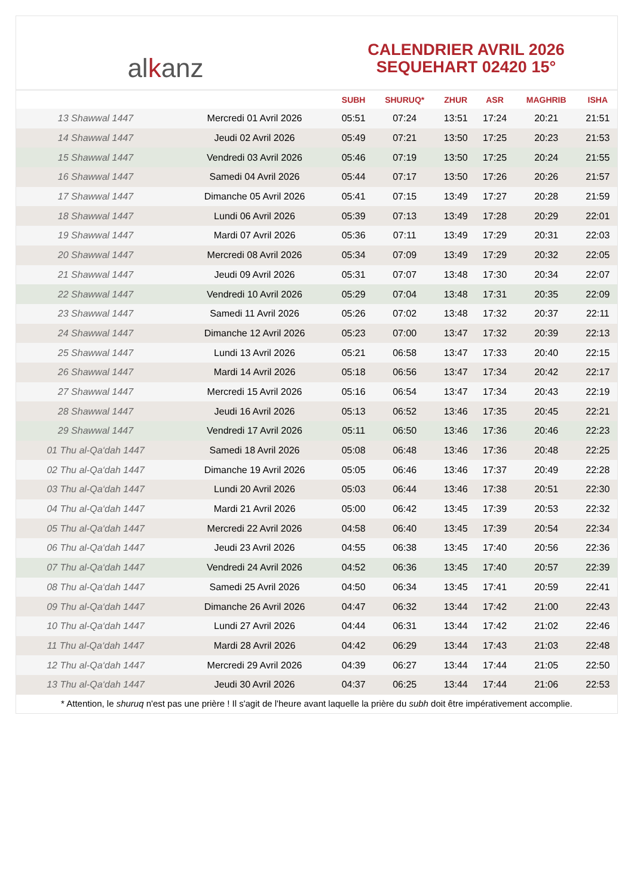al k anz
CALENDRIER AVRIL 2026
SEQUEHART 02420 15°
| | | SUBH | SHURUQ* | ZHUR | ASR | MAGHRIB | ISHA |
| --- | --- | --- | --- | --- | --- | --- | --- |
| 13 Shawwal 1447 | Mercredi 01 Avril 2026 | 05:51 | 07:24 | 13:51 | 17:24 | 20:21 | 21:51 |
| 14 Shawwal 1447 | Jeudi 02 Avril 2026 | 05:49 | 07:21 | 13:50 | 17:25 | 20:23 | 21:53 |
| 15 Shawwal 1447 | Vendredi 03 Avril 2026 | 05:46 | 07:19 | 13:50 | 17:25 | 20:24 | 21:55 |
| 16 Shawwal 1447 | Samedi 04 Avril 2026 | 05:44 | 07:17 | 13:50 | 17:26 | 20:26 | 21:57 |
| 17 Shawwal 1447 | Dimanche 05 Avril 2026 | 05:41 | 07:15 | 13:49 | 17:27 | 20:28 | 21:59 |
| 18 Shawwal 1447 | Lundi 06 Avril 2026 | 05:39 | 07:13 | 13:49 | 17:28 | 20:29 | 22:01 |
| 19 Shawwal 1447 | Mardi 07 Avril 2026 | 05:36 | 07:11 | 13:49 | 17:29 | 20:31 | 22:03 |
| 20 Shawwal 1447 | Mercredi 08 Avril 2026 | 05:34 | 07:09 | 13:49 | 17:29 | 20:32 | 22:05 |
| 21 Shawwal 1447 | Jeudi 09 Avril 2026 | 05:31 | 07:07 | 13:48 | 17:30 | 20:34 | 22:07 |
| 22 Shawwal 1447 | Vendredi 10 Avril 2026 | 05:29 | 07:04 | 13:48 | 17:31 | 20:35 | 22:09 |
| 23 Shawwal 1447 | Samedi 11 Avril 2026 | 05:26 | 07:02 | 13:48 | 17:32 | 20:37 | 22:11 |
| 24 Shawwal 1447 | Dimanche 12 Avril 2026 | 05:23 | 07:00 | 13:47 | 17:32 | 20:39 | 22:13 |
| 25 Shawwal 1447 | Lundi 13 Avril 2026 | 05:21 | 06:58 | 13:47 | 17:33 | 20:40 | 22:15 |
| 26 Shawwal 1447 | Mardi 14 Avril 2026 | 05:18 | 06:56 | 13:47 | 17:34 | 20:42 | 22:17 |
| 27 Shawwal 1447 | Mercredi 15 Avril 2026 | 05:16 | 06:54 | 13:47 | 17:34 | 20:43 | 22:19 |
| 28 Shawwal 1447 | Jeudi 16 Avril 2026 | 05:13 | 06:52 | 13:46 | 17:35 | 20:45 | 22:21 |
| 29 Shawwal 1447 | Vendredi 17 Avril 2026 | 05:11 | 06:50 | 13:46 | 17:36 | 20:46 | 22:23 |
| 01 Thu al-Qa‘dah 1447 | Samedi 18 Avril 2026 | 05:08 | 06:48 | 13:46 | 17:36 | 20:48 | 22:25 |
| 02 Thu al-Qa‘dah 1447 | Dimanche 19 Avril 2026 | 05:05 | 06:46 | 13:46 | 17:37 | 20:49 | 22:28 |
| 03 Thu al-Qa‘dah 1447 | Lundi 20 Avril 2026 | 05:03 | 06:44 | 13:46 | 17:38 | 20:51 | 22:30 |
| 04 Thu al-Qa‘dah 1447 | Mardi 21 Avril 2026 | 05:00 | 06:42 | 13:45 | 17:39 | 20:53 | 22:32 |
| 05 Thu al-Qa‘dah 1447 | Mercredi 22 Avril 2026 | 04:58 | 06:40 | 13:45 | 17:39 | 20:54 | 22:34 |
| 06 Thu al-Qa‘dah 1447 | Jeudi 23 Avril 2026 | 04:55 | 06:38 | 13:45 | 17:40 | 20:56 | 22:36 |
| 07 Thu al-Qa‘dah 1447 | Vendredi 24 Avril 2026 | 04:52 | 06:36 | 13:45 | 17:40 | 20:57 | 22:39 |
| 08 Thu al-Qa‘dah 1447 | Samedi 25 Avril 2026 | 04:50 | 06:34 | 13:45 | 17:41 | 20:59 | 22:41 |
| 09 Thu al-Qa‘dah 1447 | Dimanche 26 Avril 2026 | 04:47 | 06:32 | 13:44 | 17:42 | 21:00 | 22:43 |
| 10 Thu al-Qa‘dah 1447 | Lundi 27 Avril 2026 | 04:44 | 06:31 | 13:44 | 17:42 | 21:02 | 22:46 |
| 11 Thu al-Qa‘dah 1447 | Mardi 28 Avril 2026 | 04:42 | 06:29 | 13:44 | 17:43 | 21:03 | 22:48 |
| 12 Thu al-Qa‘dah 1447 | Mercredi 29 Avril 2026 | 04:39 | 06:27 | 13:44 | 17:44 | 21:05 | 22:50 |
| 13 Thu al-Qa‘dah 1447 | Jeudi 30 Avril 2026 | 04:37 | 06:25 | 13:44 | 17:44 | 21:06 | 22:53 |
* Attention, le shuruq n'est pas une prière ! Il s'agit de l'heure avant laquelle la prière du subh doit être impérativement accomplie.